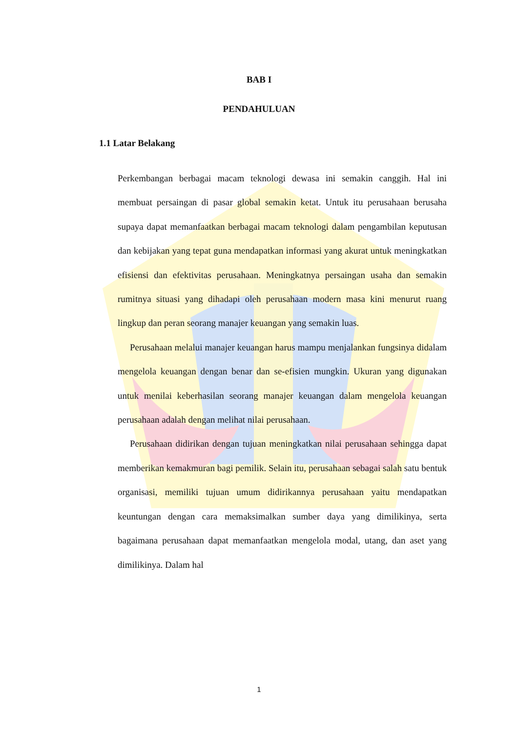BAB I
PENDAHULUAN
1.1 Latar Belakang
Perkembangan berbagai macam teknologi dewasa ini semakin canggih. Hal ini membuat persaingan di pasar global semakin ketat. Untuk itu perusahaan berusaha supaya dapat memanfaatkan berbagai macam teknologi dalam pengambilan keputusan dan kebijakan yang tepat guna mendapatkan informasi yang akurat untuk meningkatkan efisiensi dan efektivitas perusahaan. Meningkatnya persaingan usaha dan semakin rumitnya situasi yang dihadapi oleh perusahaan modern masa kini menurut ruang lingkup dan peran seorang manajer keuangan yang semakin luas.
Perusahaan melalui manajer keuangan harus mampu menjalankan fungsinya didalam mengelola keuangan dengan benar dan se-efisien mungkin. Ukuran yang digunakan untuk menilai keberhasilan seorang manajer keuangan dalam mengelola keuangan perusahaan adalah dengan melihat nilai perusahaan.
Perusahaan didirikan dengan tujuan meningkatkan nilai perusahaan sehingga dapat memberikan kemakmuran bagi pemilik. Selain itu, perusahaan sebagai salah satu bentuk organisasi, memiliki tujuan umum didirikannya perusahaan yaitu mendapatkan keuntungan dengan cara memaksimalkan sumber daya yang dimilikinya, serta bagaimana perusahaan dapat memanfaatkan mengelola modal, utang, dan aset yang dimilikinya. Dalam hal
1